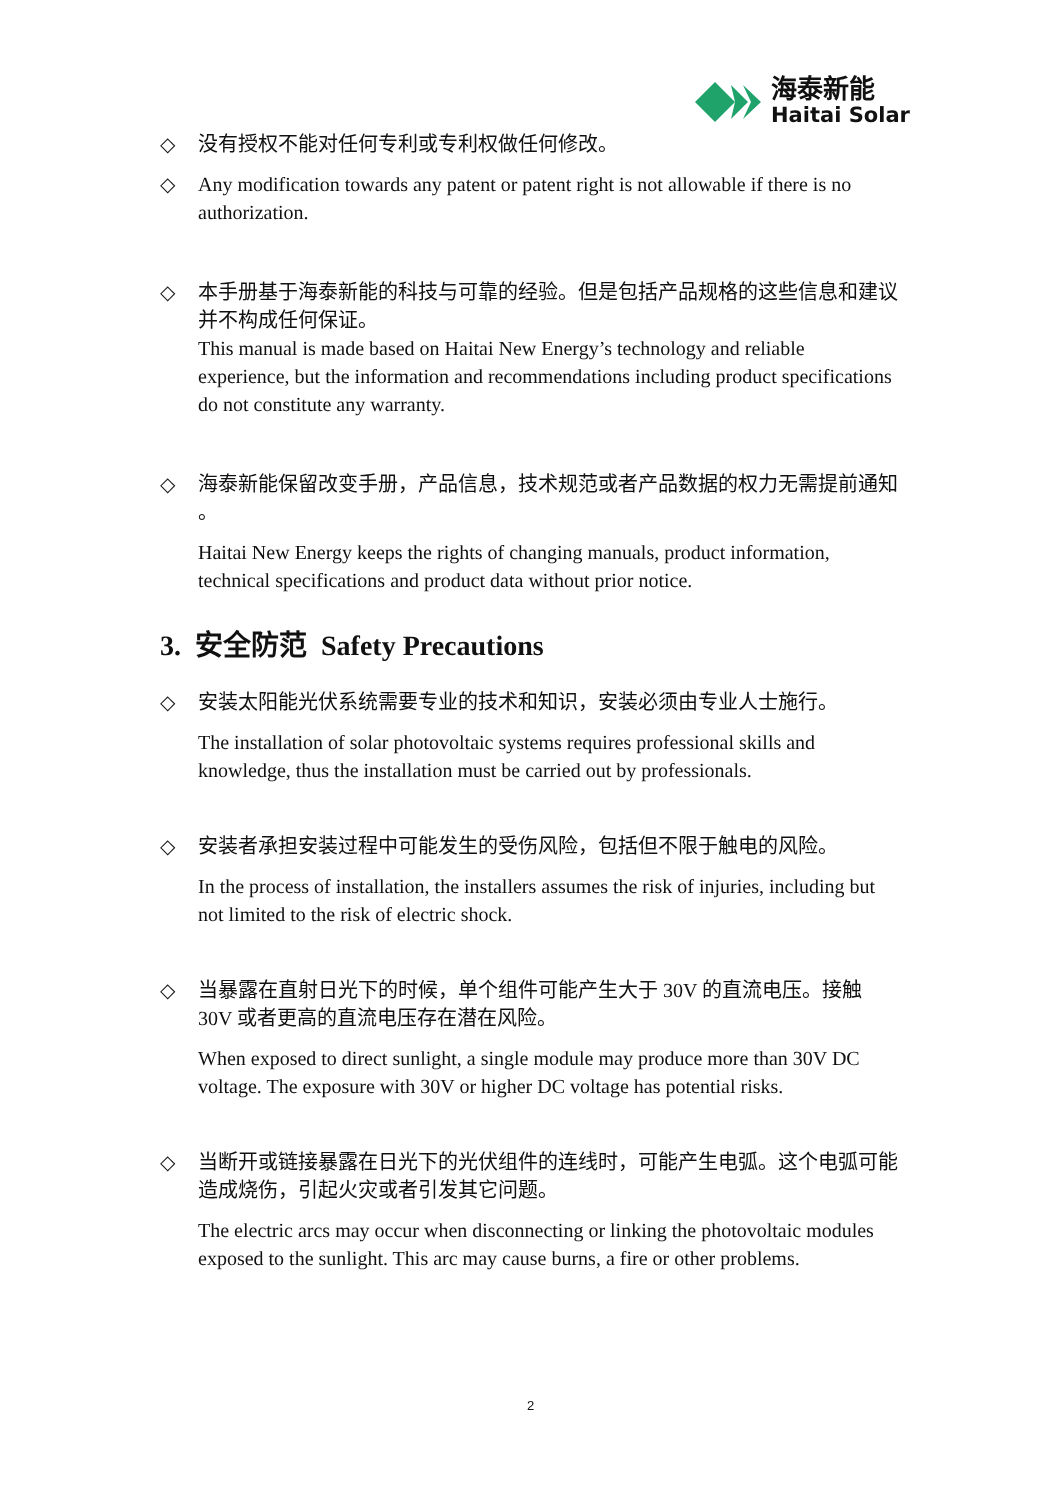海泰新能
Haitai Solar
◇ 没有授权不能对任何专利或专利权做任何修改。
◇ Any modification towards any patent or patent right is not allowable if there is no authorization.
◇ 本手册基于海泰新能的科技与可靠的经验。但是包括产品规格的这些信息和建议并不构成任何保证。
This manual is made based on Haitai New Energy’s technology and reliable experience, but the information and recommendations including product specifications do not constitute any warranty.
◇ 海泰新能保留改变手册，产品信息，技术规范或者产品数据的权力无需提前通知 。
Haitai New Energy keeps the rights of changing manuals, product information, technical specifications and product data without prior notice.
3. 安全防范 Safety Precautions
◇ 安装太阳能光伏系统需要专业的技术和知识，安装必须由专业人士施行。
The installation of solar photovoltaic systems requires professional skills and knowledge, thus the installation must be carried out by professionals.
◇ 安装者承担安装过程中可能发生的受伤风险，包括但不限于触电的风险。
In the process of installation, the installers assumes the risk of injuries, including but not limited to the risk of electric shock.
◇ 当暴露在直射日光下的时候，单个组件可能产生大于 30V 的直流电压。接触 30V 或者更高的直流电压存在潜在风险。
When exposed to direct sunlight, a single module may produce more than 30V DC voltage. The exposure with 30V or higher DC voltage has potential risks.
◇ 当断开或链接暴露在日光下的光伏组件的连线时，可能产生电弧。这个电弧可能造成烧伤，引起火灾或者引发其它问题。
The electric arcs may occur when disconnecting or linking the photovoltaic modules exposed to the sunlight. This arc may cause burns, a fire or other problems.
2